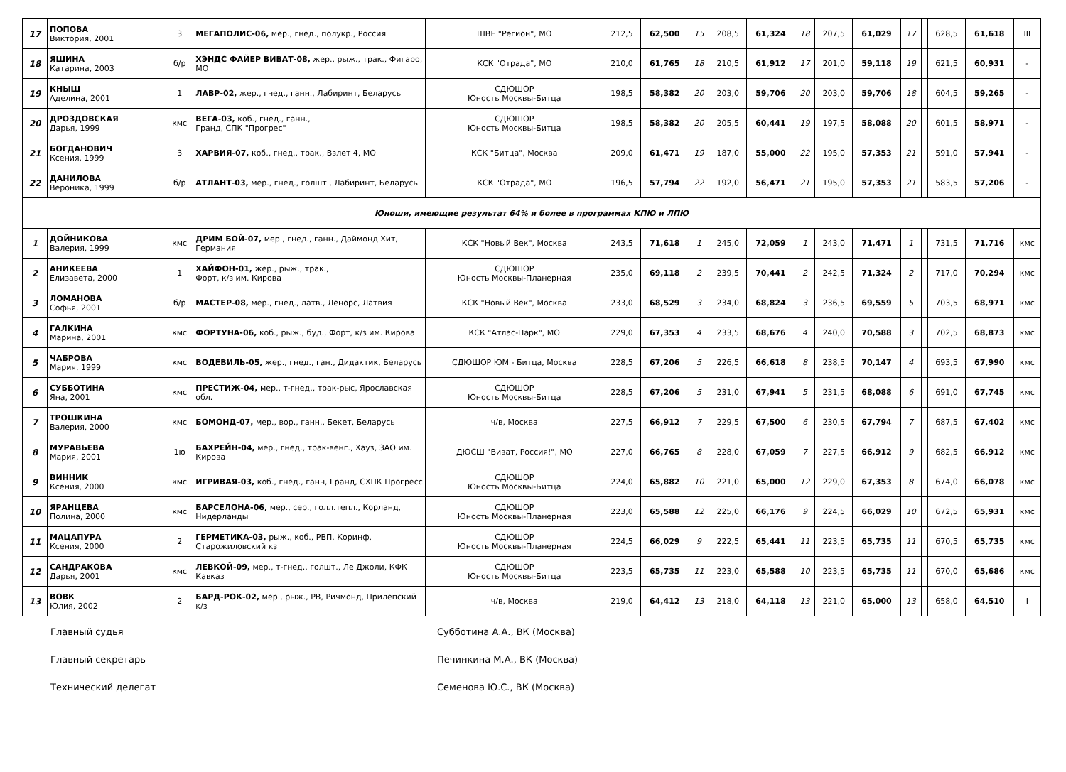| 17 | ПОПОВА Виктория, 2001 | 3 | МЕГАПОЛИС-06, мер., гнед., полукр., Россия | ШВЕ "Регион", МО | 212,5 | 62,500 | 15 | 208,5 | 61,324 | 18 | 207,5 | 61,029 | 17 | | 628,5 | 61,618 | III |
| 18 | ЯШИНА Катарина, 2003 | б/р | ХЭНДС ФАЙЕР ВИВАТ-08, жер., рыж., трак., Фигаро, МО | КСК "Отрада", МО | 210,0 | 61,765 | 18 | 210,5 | 61,912 | 17 | 201,0 | 59,118 | 19 | | 621,5 | 60,931 | - |
| 19 | КНЫШ Аделина, 2001 | 1 | ЛАВР-02, жер., гнед., ганн., Лабиринт, Беларусь | СДЮШОР Юность Москвы-Битца | 198,5 | 58,382 | 20 | 203,0 | 59,706 | 20 | 203,0 | 59,706 | 18 | | 604,5 | 59,265 | - |
| 20 | ДРОЗДОВСКАЯ Дарья, 1999 | кмс | ВЕГА-03, коб., гнед., ганн., Гранд, СПК "Прогрес" | СДЮШОР Юность Москвы-Битца | 198,5 | 58,382 | 20 | 205,5 | 60,441 | 19 | 197,5 | 58,088 | 20 | | 601,5 | 58,971 | - |
| 21 | БОГДАНОВИЧ Ксения, 1999 | 3 | ХАРВИЯ-07, коб., гнед., трак., Взлет 4, МО | КСК "Битца", Москва | 209,0 | 61,471 | 19 | 187,0 | 55,000 | 22 | 195,0 | 57,353 | 21 | | 591,0 | 57,941 | - |
| 22 | ДАНИЛОВА Вероника, 1999 | б/р | АТЛАНТ-03, мер., гнед., голшт., Лабиринт, Беларусь | КСК "Отрада", МО | 196,5 | 57,794 | 22 | 192,0 | 56,471 | 21 | 195,0 | 57,353 | 21 | | 583,5 | 57,206 | - |
| Юноши, имеющие результат 64% и более в программах КПЮ и ЛПЮ | | | | | | | | | | | | | | | | | |
| 1 | ДОЙНИКОВА Валерия, 1999 | кмс | ДРИМ БОЙ-07, мер., гнед., ганн., Даймонд Хит, Германия | КСК "Новый Век", Москва | 243,5 | 71,618 | 1 | 245,0 | 72,059 | 1 | 243,0 | 71,471 | 1 | | 731,5 | 71,716 | кмс |
| 2 | АНИКЕЕВА Елизавета, 2000 | 1 | ХАЙФОН-01, жер., рыж., трак., Форт, к/з им. Кирова | СДЮШОР Юность Москвы-Планерная | 235,0 | 69,118 | 2 | 239,5 | 70,441 | 2 | 242,5 | 71,324 | 2 | | 717,0 | 70,294 | кмс |
| 3 | ЛОМАНОВА Софья, 2001 | б/р | МАСТЕР-08, мер., гнед., латв., Ленорс, Латвия | КСК "Новый Век", Москва | 233,0 | 68,529 | 3 | 234,0 | 68,824 | 3 | 236,5 | 69,559 | 5 | | 703,5 | 68,971 | кмс |
| 4 | ГАЛКИНА Марина, 2001 | кмс | ФОРТУНА-06, коб., рыж., буд., Форт, к/з им. Кирова | КСК "Атлас-Парк", МО | 229,0 | 67,353 | 4 | 233,5 | 68,676 | 4 | 240,0 | 70,588 | 3 | | 702,5 | 68,873 | кмс |
| 5 | ЧАБРОВА Мария, 1999 | кмс | ВОДЕВИЛЬ-05, жер., гнед., ган., Дидактик, Беларусь | СДЮШОР ЮМ - Битца, Москва | 228,5 | 67,206 | 5 | 226,5 | 66,618 | 8 | 238,5 | 70,147 | 4 | | 693,5 | 67,990 | кмс |
| 6 | СУББОТИНА Яна, 2001 | кмс | ПРЕСТИЖ-04, мер., т-гнед., трак-рыс, Ярославская обл. | СДЮШОР Юность Москвы-Битца | 228,5 | 67,206 | 5 | 231,0 | 67,941 | 5 | 231,5 | 68,088 | 6 | | 691,0 | 67,745 | кмс |
| 7 | ТРОШКИНА Валерия, 2000 | кмс | БОМОНД-07, мер., вор., ганн., Бекет, Беларусь | ч/в, Москва | 227,5 | 66,912 | 7 | 229,5 | 67,500 | 6 | 230,5 | 67,794 | 7 | | 687,5 | 67,402 | кмс |
| 8 | МУРАВЬЕВА Мария, 2001 | 1ю | БАХРЕЙН-04, мер., гнед., трак-венг., Хауз, ЗАО им. Кирова | ДЮСШ "Виват, Россия!", МО | 227,0 | 66,765 | 8 | 228,0 | 67,059 | 7 | 227,5 | 66,912 | 9 | | 682,5 | 66,912 | кмс |
| 9 | ВИННИК Ксения, 2000 | кмс | ИГРИВАЯ-03, коб., гнед., ганн, Гранд, СХПК Прогресс | СДЮШОР Юность Москвы-Битца | 224,0 | 65,882 | 10 | 221,0 | 65,000 | 12 | 229,0 | 67,353 | 8 | | 674,0 | 66,078 | кмс |
| 10 | ЯРАНЦЕВА Полина, 2000 | кмс | БАРСЕЛОНА-06, мер., сер., голл.тепл., Корланд, Нидерланды | СДЮШОР Юность Москвы-Планерная | 223,0 | 65,588 | 12 | 225,0 | 66,176 | 9 | 224,5 | 66,029 | 10 | | 672,5 | 65,931 | кмс |
| 11 | МАЦАПУРА Ксения, 2000 | 2 | ГЕРМЕТИКА-03, рыж., коб., РВП, Коринф, Старожиловский кз | СДЮШОР Юность Москвы-Планерная | 224,5 | 66,029 | 9 | 222,5 | 65,441 | 11 | 223,5 | 65,735 | 11 | | 670,5 | 65,735 | кмс |
| 12 | САНДРАКОВА Дарья, 2001 | кмс | ЛЕВКОЙ-09, мер., т-гнед., голшт., Ле Джоли, КФК Кавказ | СДЮШОР Юность Москвы-Битца | 223,5 | 65,735 | 11 | 223,0 | 65,588 | 10 | 223,5 | 65,735 | 11 | | 670,0 | 65,686 | кмс |
| 13 | ВОВК Юлия, 2002 | 2 | БАРД-РОК-02, мер., рыж., РВ, Ричмонд, Прилепский к/з | ч/в, Москва | 219,0 | 64,412 | 13 | 218,0 | 64,118 | 13 | 221,0 | 65,000 | 13 | | 658,0 | 64,510 | I |
Главный судья Субботина А.А., ВК (Москва)
Главный секретарь Печинкина М.А., ВК (Москва)
Технический делегат Семенова Ю.С., ВК (Москва)